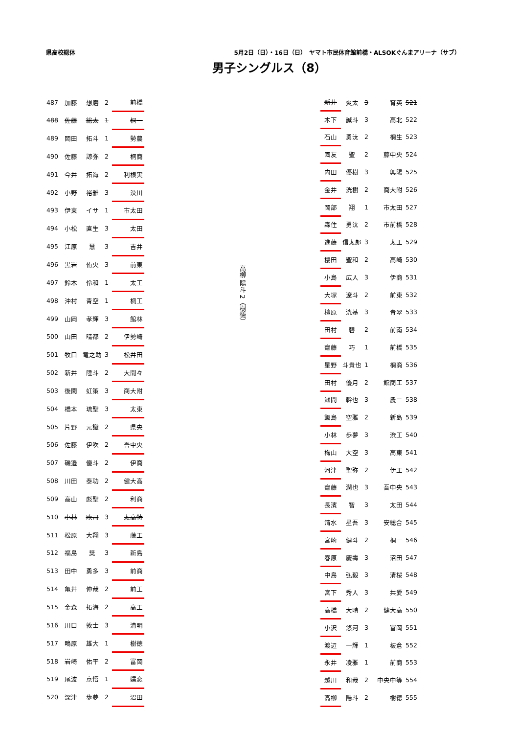県高校総体 5月2日（日）・16日（日）　ヤマト市民体育館前橋・ALSOKぐんまアリーナ（サブ）
男子シングルス（8）
| 487 | 加藤 | 想磨 | 2 | 前橋 |
| 488 | 佐藤 | 総太 | 1 | 桐一 |
| 489 | 岡田 | 拓斗 | 1 | 勢農 |
| 490 | 佐藤 | 諒弥 | 2 | 桐商 |
| 491 | 今井 | 拓海 | 2 | 利根実 |
| 492 | 小野 | 裕雅 | 3 | 渋川 |
| 493 | 伊東 | イサ | 1 | 市太田 |
| 494 | 小松 | 直生 | 3 | 太田 |
| 495 | 江原 | 慧 | 3 | 吉井 |
| 496 | 黒岩 | 侑央 | 3 | 前東 |
| 497 | 鈴木 | 伶和 | 1 | 太工 |
| 498 | 沖村 | 青空 | 1 | 桐工 |
| 499 | 山岡 | 孝輝 | 3 | 館林 |
| 500 | 山田 | 晴都 | 2 | 伊勢崎 |
| 501 | 牧口 | 竜之助 | 3 | 松井田 |
| 502 | 新井 | 陸斗 | 2 | 大間々 |
| 503 | 後閑 | 虹策 | 3 | 商大附 |
| 504 | 橋本 | 琉聖 | 3 | 太東 |
| 505 | 片野 | 元識 | 2 | 県央 |
| 506 | 佐藤 | 伊吹 | 2 | 吾中央 |
| 507 | 磯邉 | 優斗 | 2 | 伊商 |
| 508 | 川田 | 泰功 | 2 | 健大高 |
| 509 | 高山 | 彪聖 | 2 | 利商 |
| 510 | 小林 | 欧司 | 3 | 太高特 |
| 511 | 松原 | 大翔 | 3 | 藤工 |
| 512 | 福島 | 奨 | 3 | 新島 |
| 513 | 田中 | 勇多 | 3 | 前商 |
| 514 | 亀井 | 伸哉 | 2 | 前工 |
| 515 | 金森 | 拓海 | 2 | 高工 |
| 516 | 川口 | 敦士 | 3 | 清明 |
| 517 | 鴫原 | 雄大 | 1 | 樹徳 |
| 518 | 岩崎 | 佑平 | 2 | 富岡 |
| 519 | 尾波 | 京悟 | 1 | 嬬恋 |
| 520 | 深津 | 歩夢 | 2 | 沼田 |
高柳 陽斗 2（樹徳）
| 新井 | 爽太 | 3 | 育英 | 521 |
| 木下 | 誠斗 | 3 | 高北 | 522 |
| 石山 | 勇汰 | 2 | 桐生 | 523 |
| 國友 | 聖 | 2 | 藤中央 | 524 |
| 内田 | 優樹 | 3 | 興陽 | 525 |
| 金井 | 洸樹 | 2 | 商大附 | 526 |
| 岡部 | 翔 | 1 | 市太田 | 527 |
| 森住 | 勇汰 | 2 | 市前橋 | 528 |
| 進藤 | 信太郎 | 3 | 太工 | 529 |
| 櫻田 | 聖和 | 2 | 高崎 | 530 |
| 小島 | 広人 | 3 | 伊商 | 531 |
| 大塚 | 遼斗 | 2 | 前東 | 532 |
| 檀原 | 洸基 | 3 | 青翠 | 533 |
| 田村 | 碧 | 2 | 前南 | 534 |
| 齋藤 | 巧 | 1 | 前橋 | 535 |
| 星野 | 斗貴也 | 1 | 桐商 | 536 |
| 田村 | 優月 | 2 | 館商工 | 537 |
| 瀬間 | 幹也 | 3 | 農二 | 538 |
| 飯島 | 空雅 | 2 | 新島 | 539 |
| 小林 | 歩夢 | 3 | 渋工 | 540 |
| 梅山 | 大空 | 3 | 高東 | 541 |
| 河津 | 聖弥 | 2 | 伊工 | 542 |
| 齋藤 | 潤也 | 3 | 吾中央 | 543 |
| 長濱 | 智 | 3 | 太田 | 544 |
| 清水 | 星吾 | 3 | 安総合 | 545 |
| 宮崎 | 健斗 | 2 | 桐一 | 546 |
| 春原 | 慶壽 | 3 | 沼田 | 547 |
| 中島 | 弘毅 | 3 | 清桜 | 548 |
| 宮下 | 秀人 | 3 | 共愛 | 549 |
| 高橋 | 大晴 | 2 | 健大高 | 550 |
| 小沢 | 悠河 | 3 | 富岡 | 551 |
| 渡辺 | 一輝 | 1 | 板倉 | 552 |
| 永井 | 凌雅 | 1 | 前商 | 553 |
| 越川 | 和哉 | 2 | 中央中等 | 554 |
| 高柳 | 陽斗 | 2 | 樹徳 | 555 |